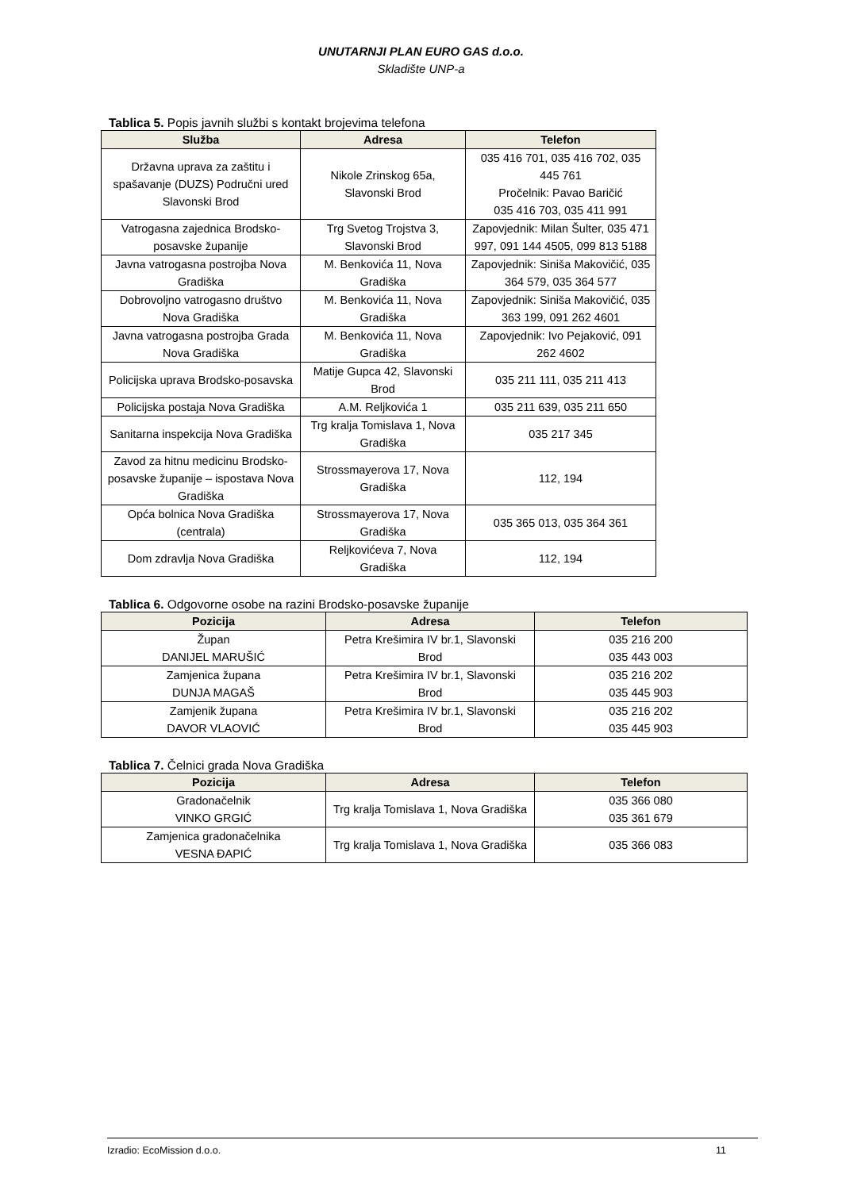UNUTARNJI PLAN EURO GAS d.o.o.
Skladište UNP-a
Tablica 5. Popis javnih službi s kontakt brojevima telefona
| Služba | Adresa | Telefon |
| --- | --- | --- |
| Državna uprava za zaštitu i spašavanje (DUZS) Područni ured Slavonski Brod | Nikole Zrinskog 65a, Slavonski Brod | 035 416 701, 035 416 702, 035 445 761 Pročelnik: Pavao Baričić 035 416 703, 035 411 991 |
| Vatrogasna zajednica Brodsko-posavske županije | Trg Svetog Trojstva 3, Slavonski Brod | Zapovjednik: Milan Šulter, 035 471 997, 091 144 4505, 099 813 5188 |
| Javna vatrogasna postrojba Nova Gradiška | M. Benkovića 11, Nova Gradiška | Zapovjednik: Siniša Makovičić, 035 364 579, 035 364 577 |
| Dobrovoljno vatrogasno društvo Nova Gradiška | M. Benkovića 11, Nova Gradiška | Zapovjednik: Siniša Makovičić, 035 363 199, 091 262 4601 |
| Javna vatrogasna postrojba Grada Nova Gradiška | M. Benkovića 11, Nova Gradiška | Zapovjednik: Ivo Pejaković, 091 262 4602 |
| Policijska uprava Brodsko-posavska | Matije Gupca 42, Slavonski Brod | 035 211 111, 035 211 413 |
| Policijska postaja Nova Gradiška | A.M. Reljkovića 1 | 035 211 639, 035 211 650 |
| Sanitarna inspekcija Nova Gradiška | Trg kralja Tomislava 1, Nova Gradiška | 035 217 345 |
| Zavod za hitnu medicinu Brodsko-posavske županije – ispostava Nova Gradiška | Strossmayerova 17, Nova Gradiška | 112, 194 |
| Opća bolnica Nova Gradiška (centrala) | Strossmayerova 17, Nova Gradiška | 035 365 013, 035 364 361 |
| Dom zdravlja Nova Gradiška | Reljkovićeva 7, Nova Gradiška | 112, 194 |
Tablica 6. Odgovorne osobe na razini Brodsko-posavske županije
| Pozicija | Adresa | Telefon |
| --- | --- | --- |
| Župan DANIJEL MARUŠIĆ | Petra Krešimira IV br.1, Slavonski Brod | 035 216 200 035 443 003 |
| Zamjenica župana DUNJA MAGAŠ | Petra Krešimira IV br.1, Slavonski Brod | 035 216 202 035 445 903 |
| Zamjenik župana DAVOR VLAOVIĆ | Petra Krešimira IV br.1, Slavonski Brod | 035 216 202 035 445 903 |
Tablica 7. Čelnici grada Nova Gradiška
| Pozicija | Adresa | Telefon |
| --- | --- | --- |
| Gradonačelnik VINKO GRGIĆ | Trg kralja Tomislava 1, Nova Gradiška | 035 366 080 035 361 679 |
| Zamjenica gradonačelnika VESNA ĐAPIĆ | Trg kralja Tomislava 1, Nova Gradiška | 035 366 083 |
Izradio: EcoMission d.o.o. 11